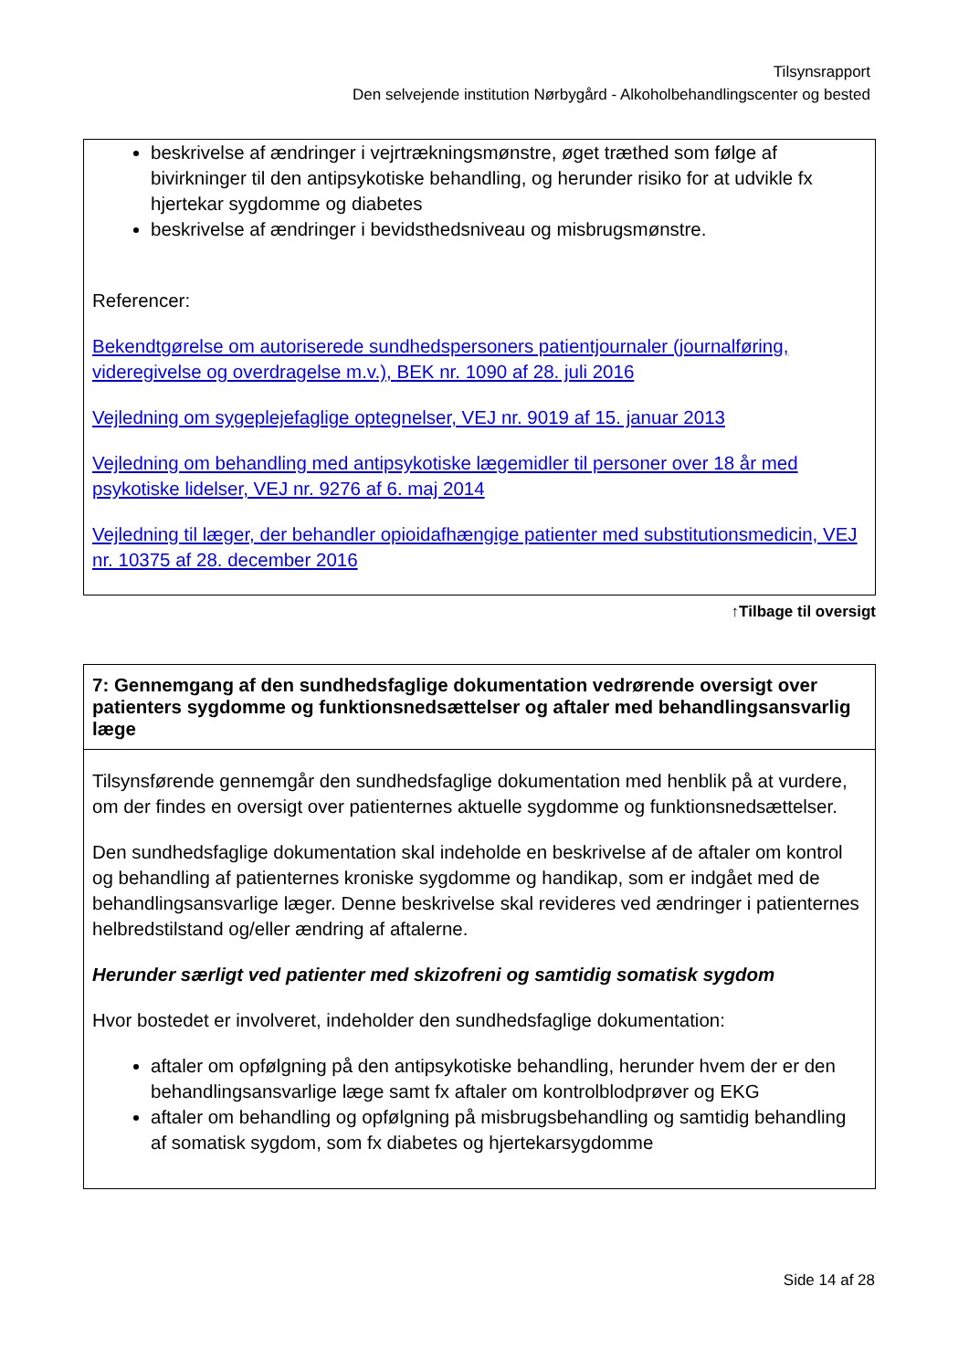Tilsynsrapport
Den selvejende institution Nørbygård - Alkoholbehandlingscenter og bested
beskrivelse af ændringer i vejrtrækningsmønstre, øget træthed som følge af bivirkninger til den antipsykotiske behandling, og herunder risiko for at udvikle fx hjertekar sygdomme og diabetes
beskrivelse af ændringer i bevidsthedsniveau og misbrugsmønstre.
Referencer:
Bekendtgørelse om autoriserede sundhedspersoners patientjournaler (journalføring, videregivelse og overdragelse m.v.), BEK nr. 1090 af 28. juli 2016
Vejledning om sygeplejefaglige optegnelser, VEJ nr. 9019 af 15. januar 2013
Vejledning om behandling med antipsykotiske lægemidler til personer over 18 år med psykotiske lidelser, VEJ nr. 9276 af 6. maj 2014
Vejledning til læger, der behandler opioidafhængige patienter med substitutionsmedicin, VEJ nr. 10375 af 28. december 2016
↑Tilbage til oversigt
7: Gennemgang af den sundhedsfaglige dokumentation vedrørende oversigt over patienters sygdomme og funktionsnedsættelser og aftaler med behandlingsansvarlig læge
Tilsynsførende gennemgår den sundhedsfaglige dokumentation med henblik på at vurdere, om der findes en oversigt over patienternes aktuelle sygdomme og funktionsnedsættelser.
Den sundhedsfaglige dokumentation skal indeholde en beskrivelse af de aftaler om kontrol og behandling af patienternes kroniske sygdomme og handikap, som er indgået med de behandlingsansvarlige læger. Denne beskrivelse skal revideres ved ændringer i patienternes helbredstilstand og/eller ændring af aftalerne.
Herunder særligt ved patienter med skizofreni og samtidig somatisk sygdom
Hvor bostedet er involveret, indeholder den sundhedsfaglige dokumentation:
aftaler om opfølgning på den antipsykotiske behandling, herunder hvem der er den behandlingsansvarlige læge samt fx aftaler om kontrolblodprøver og EKG
aftaler om behandling og opfølgning på misbrugsbehandling og samtidig behandling af somatisk sygdom, som fx diabetes og hjertekarsygdomme
Side 14 af 28